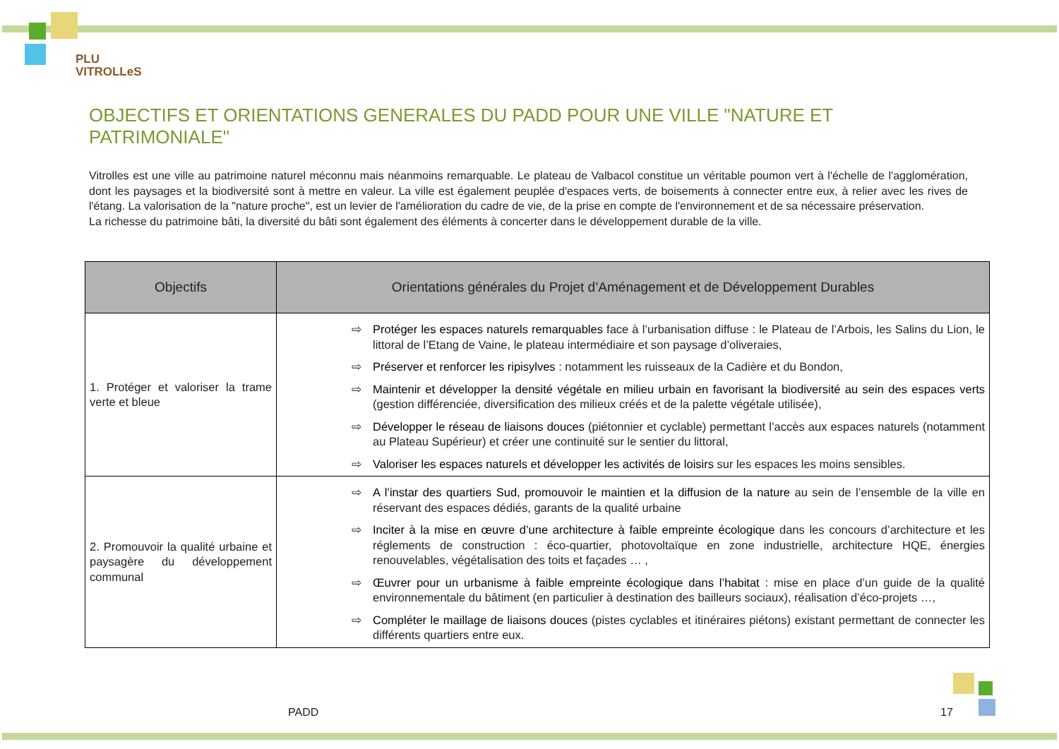PLU
VITROLLeS
OBJECTIFS ET ORIENTATIONS GENERALES DU PADD POUR UNE VILLE "NATURE ET PATRIMONIALE"
Vitrolles est une ville au patrimoine naturel méconnu mais néanmoins remarquable. Le plateau de Valbacol constitue un véritable poumon vert à l'échelle de l'agglomération, dont les paysages et la biodiversité sont à mettre en valeur. La ville est également peuplée d'espaces verts, de boisements à connecter entre eux, à relier avec les rives de l'étang. La valorisation de la "nature proche", est un levier de l'amélioration du cadre de vie, de la prise en compte de l'environnement et de sa nécessaire préservation.
La richesse du patrimoine bâti, la diversité du bâti sont également des éléments à concerter dans le développement durable de la ville.
| Objectifs | Orientations générales du Projet d’Aménagement et de Développement Durables |
| --- | --- |
| 1. Protéger et valoriser la trame verte et bleue | ⇨ Protéger les espaces naturels remarquables face à l’urbanisation diffuse : le Plateau de l’Arbois, les Salins du Lion, le littoral de l’Etang de Vaine, le plateau intermédiaire et son paysage d’oliveraies, ⇨ Préserver et renforcer les ripisylves : notamment les ruisseaux de la Cadière et du Bondon, ⇨ Maintenir et développer la densité végétale en milieu urbain en favorisant la biodiversité au sein des espaces verts (gestion différenciée, diversification des milieux créés et de la palette végétale utilisée), ⇨ Développer le réseau de liaisons douces (piétonnier et cyclable) permettant l’accès aux espaces naturels (notamment au Plateau Supérieur) et créer une continuité sur le sentier du littoral, ⇨ Valoriser les espaces naturels et développer les activités de loisirs sur les espaces les moins sensibles. |
| 2. Promouvoir la qualité urbaine et paysagère du développement communal | ⇨ A l’instar des quartiers Sud, promouvoir le maintien et la diffusion de la nature au sein de l’ensemble de la ville en réservant des espaces dédiés, garants de la qualité urbaine ⇨ Inciter à la mise en œuvre d’une architecture à faible empreinte écologique dans les concours d’architecture et les réglements de construction : éco-quartier, photovoltaïque en zone industrielle, architecture HQE, énergies renouvelables, végétalisation des toits et façades … , ⇨ Œuvrer pour un urbanisme à faible empreinte écologique dans l’habitat : mise en place d’un guide de la qualité environnementale du bâtiment (en particulier à destination des bailleurs sociaux), réalisation d’éco-projets …, ⇨ Compléter le maillage de liaisons douces (pistes cyclables et itinéraires piétons) existant permettant de connecter les différents quartiers entre eux. |
PADD 17